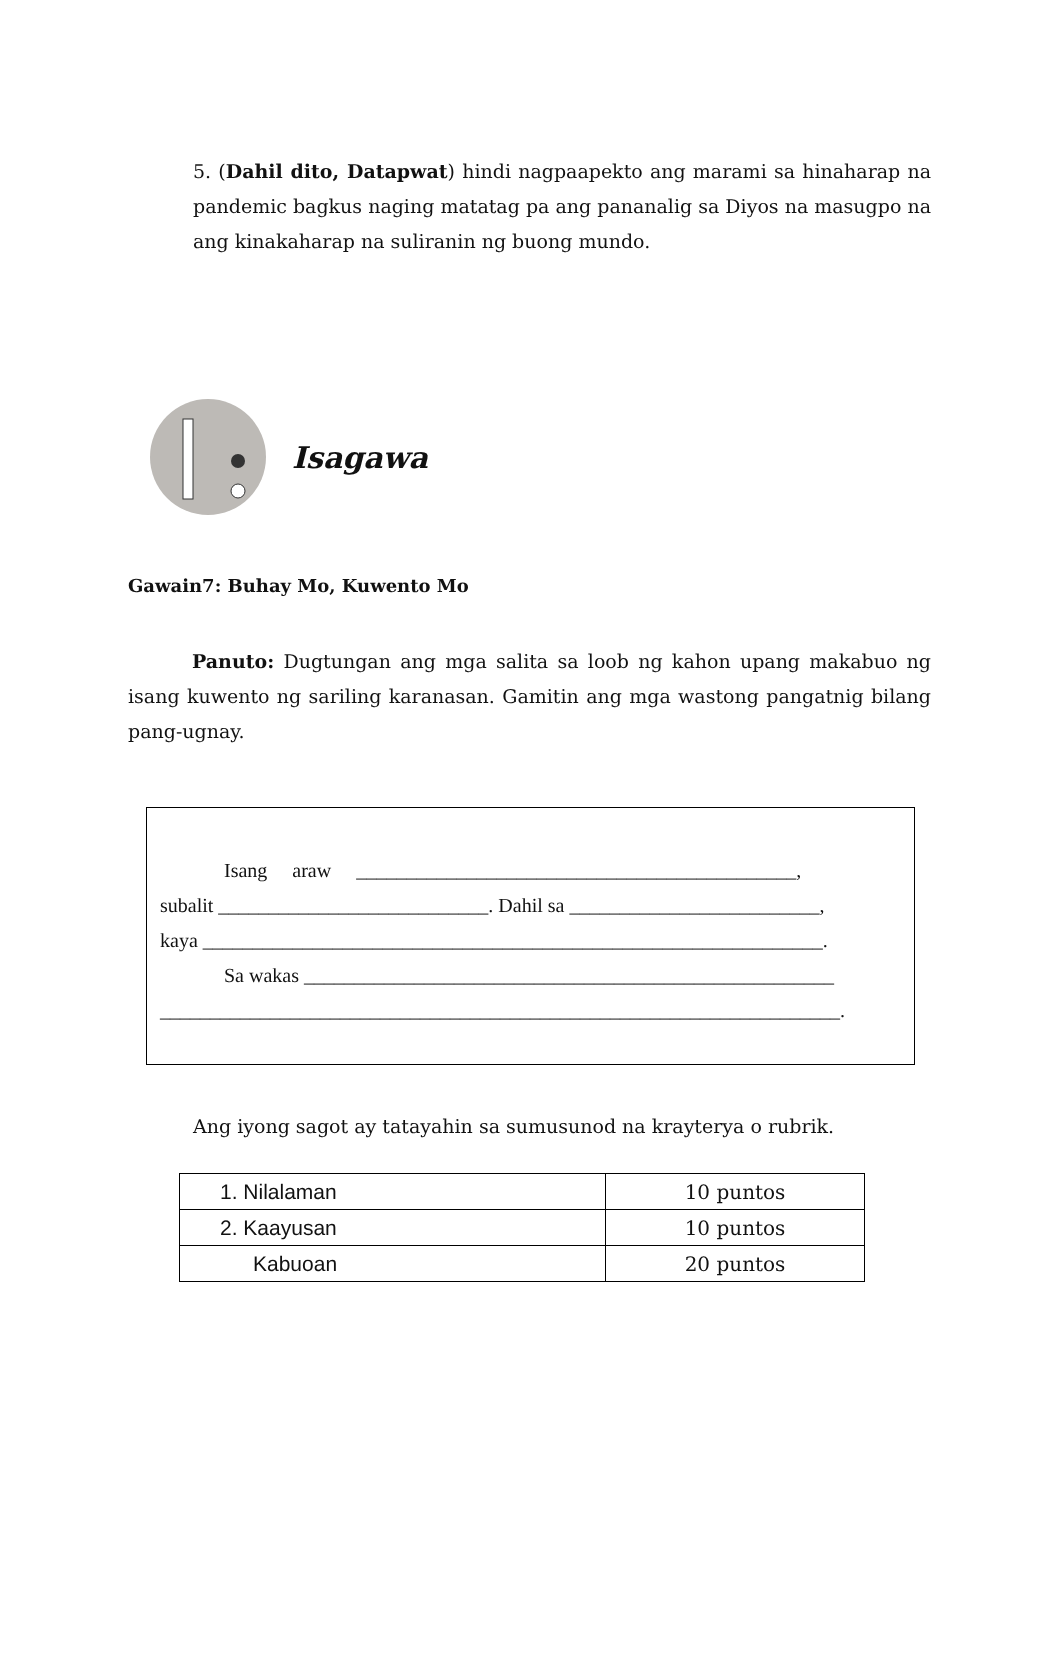5. (Dahil dito, Datapwat) hindi nagpaapekto ang marami sa hinaharap na pandemic bagkus naging matatag pa ang pananalig sa Diyos na masugpo na ang kinakaharap na suliranin ng buong mundo.
Isagawa
Gawain7: Buhay Mo, Kuwento Mo
Panuto: Dugtungan ang mga salita sa loob ng kahon upang makabuo ng isang kuwento ng sariling karanasan. Gamitin ang mga wastong pangatnig bilang pang-ugnay.
Isang araw ____________________________________________,
subalit ___________________________. Dahil sa _________________________,
kaya ______________________________________________________________.
Sa wakas _____________________________________________________
____________________________________________________________________.
Ang iyong sagot ay tatayahin sa sumusunod na krayterya o rubrik.
| 1. Nilalaman | 10 puntos |
| 2. Kaayusan | 10 puntos |
| Kabuoan | 20 puntos |